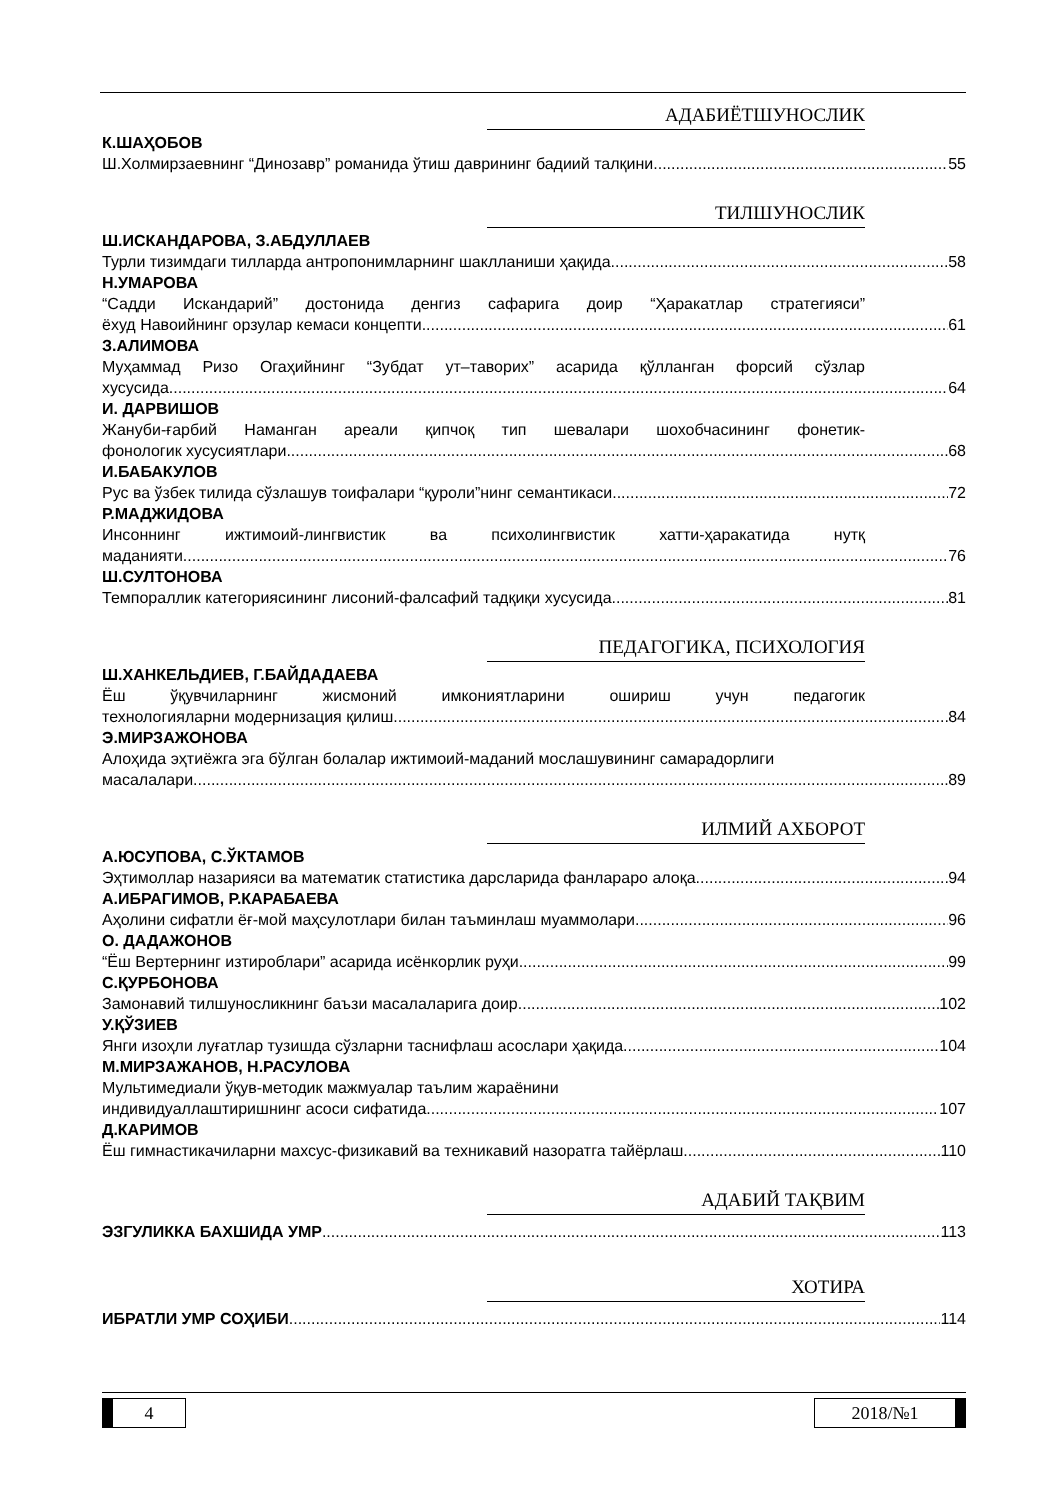АДАБИЁТШУНОСЛИК
К.ШАҲОБОВ
Ш.Холмирзаевнинг “Динозавр” романида ўтиш даврининг бадиий талқини 55
ТИЛШУНОСЛИК
Ш.ИСКАНДАРОВА, З.АБДУЛЛАЕВ
Турли тизимдаги тилларда антропонимларнинг шаклланиши ҳақида 58
Н.УМАРОВА
“Садди Искандарий” достонида денгиз сафарига доир “Ҳаракатлар стратегияси”
ёхуд Навоийнинг орзулар кемаси концепти 61
З.АЛИМОВА
Муҳаммад Ризо Огаҳийнинг “Зубдат ут–таворих” асарида қўлланган форсий сўзлар
хусусида 64
И. ДАРВИШОВ
Жануби-ғарбий Наманган ареали қипчоқ тип шевалари шохобчасининг фонетик-
фонологик хусусиятлари 68
И.БАБАКУЛОВ
Рус ва ўзбек тилида сўзлашув тоифалари “қуроли”нинг семантикаси 72
Р.МАДЖИДОВА
Инсоннинг ижтимоий-лингвистик ва психолингвистик хатти-ҳаракатида нутқ
маданияти 76
Ш.СУЛТОНОВА
Темпораллик категориясининг лисоний-фалсафий тадқиқи хусусида 81
ПЕДАГОГИКА, ПСИХОЛОГИЯ
Ш.ХАНКЕЛЬДИЕВ, Г.БАЙДАДАЕВА
Ёш ўқувчиларнинг жисмоний имкониятларини ошириш учун педагогик
технологияларни модернизация қилиш 84
Э.МИРЗАЖОНОВА
Алоҳида эҳтиёжга эга бўлган болалар ижтимоий-маданий мослашувининг самарадорлиги
масалалари. 89
ИЛМИЙ АХБОРОТ
А.ЮСУПОВА, С.ЎКТАМОВ
Эҳтимоллар назарияси ва математик статистика дарсларида фанлараро алоқа 94
А.ИБРАГИМОВ, Р.КАРАБАЕВА
Аҳолини сифатли ёғ-мой маҳсулотлари билан таъминлаш муаммолари 96
О. ДАДАЖОНОВ
“Ёш Вертернинг изтироблари” асарида исёнкорлик руҳи 99
С.ҚУРБОНОВА
Замонавий тилшуносликнинг баъзи масалаларига доир 102
У.ҚЎЗИЕВ
Янги изоҳли луғатлар тузишда сўзларни таснифлаш асослари ҳақида 104
М.МИРЗАЖАНОВ, Н.РАСУЛОВА
Мультимедиали ўқув-методик мажмуалар таълим жараёнини
индивидуаллаштиришнинг асоси сифатида 107
Д.КАРИМОВ
Ёш гимнастикачиларни махсус-физикавий ва техникавий назоратга тайёрлаш 110
АДАБИЙ ТАҚВИМ
ЭЗГУЛИККА БАХШИДА УМР 113
ХОТИРА
ИБРАТЛИ УМР СОҲИБИ 114
4 2018/№1